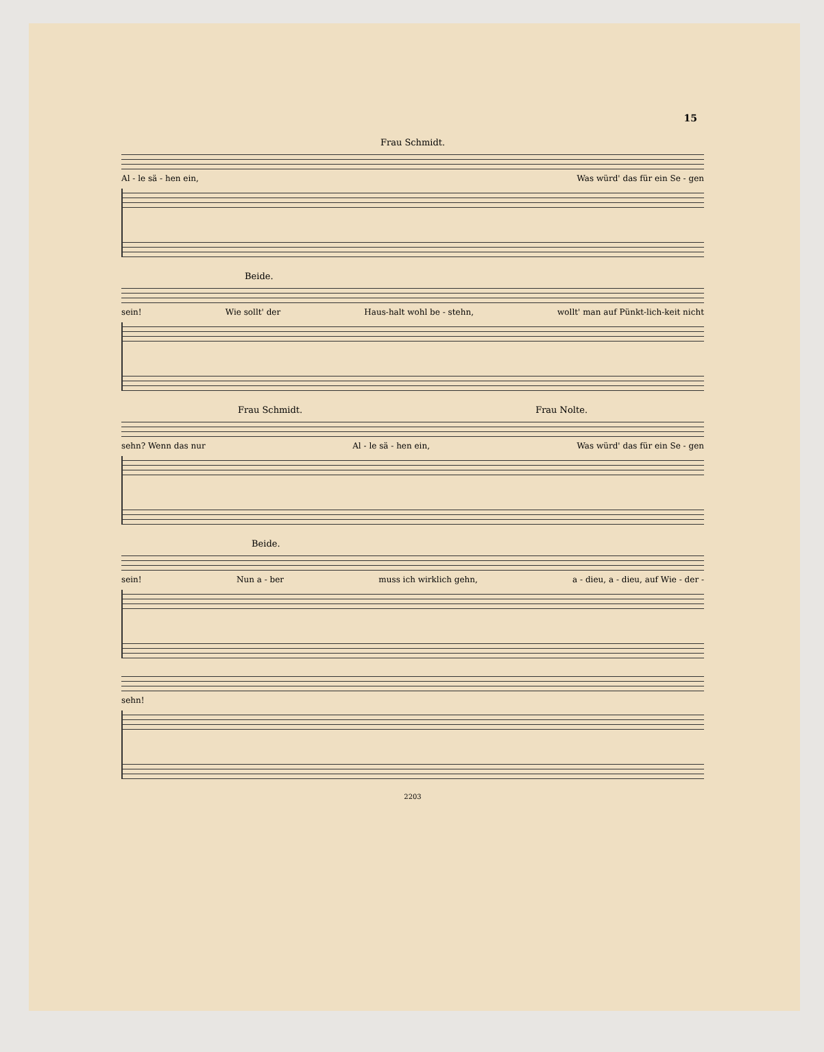15
Frau Schmidt.
Al - le sä - hen ein, Was würd' das für ein Se - gen
Beide.
sein! Wie sollt' der Haus-halt wohl be - stehn, wollt' man auf Pünkt-lich-keit nicht
Frau Schmidt. Frau Nolte.
sehn? Wenn das nur Al - le sä - hen ein, Was würd' das für ein Se - gen
Beide.
sein! Nun a - ber muss ich wirklich gehn, a - dieu, a - dieu, auf Wie - der -
sehn!
2203